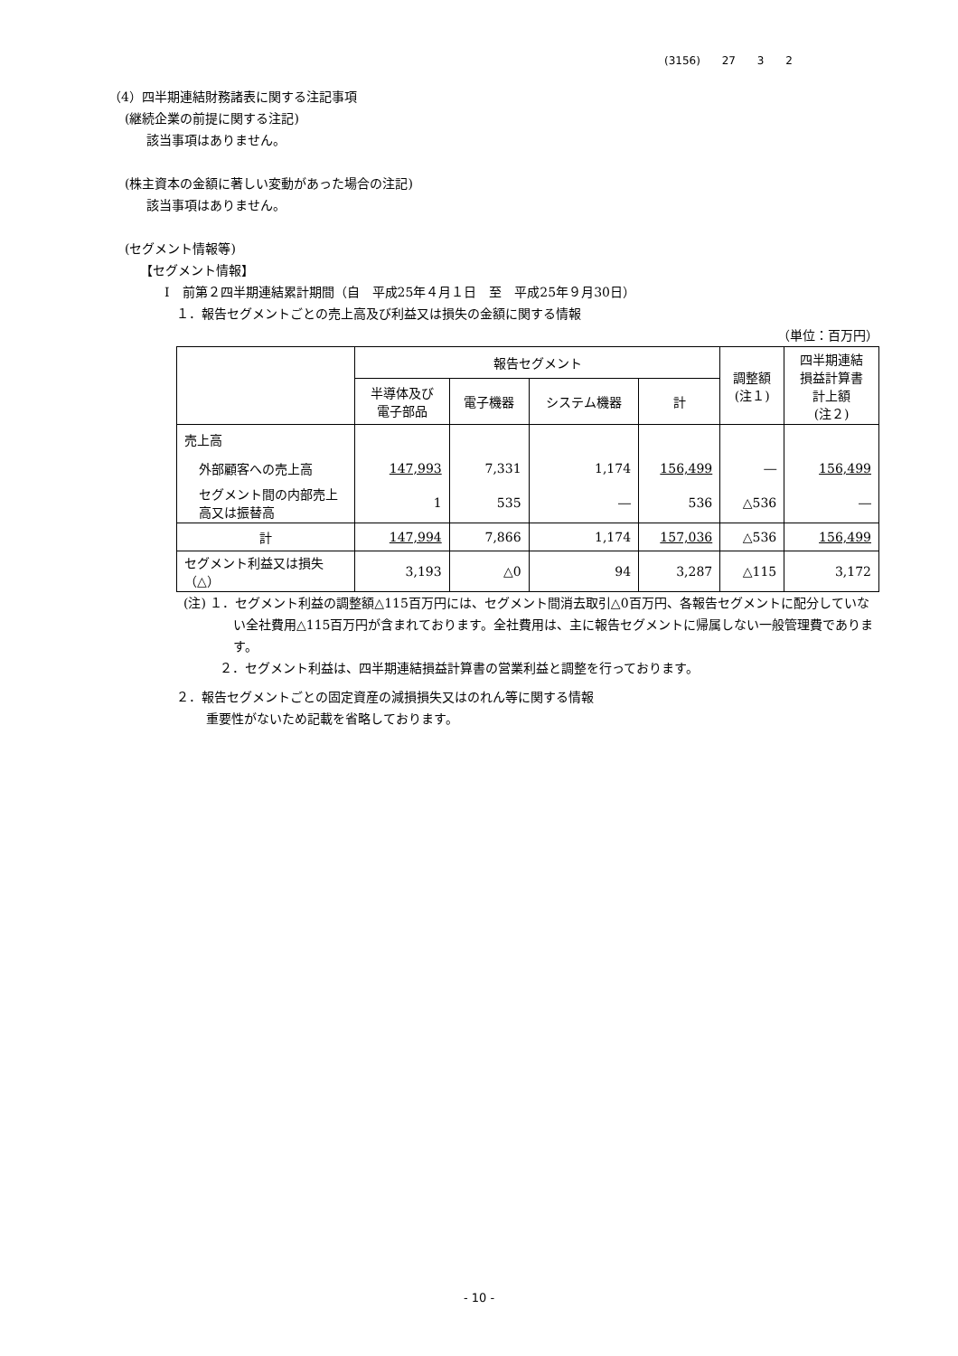(3156) 27 3 2
（4）四半期連結財務諸表に関する注記事項
(継続企業の前提に関する注記)
該当事項はありません。
(株主資本の金額に著しい変動があった場合の注記)
該当事項はありません。
(セグメント情報等)
【セグメント情報】
Ⅰ　前第２四半期連結累計期間（自　平成25年４月１日　至　平成25年９月30日）
１．報告セグメントごとの売上高及び利益又は損失の金額に関する情報
（単位：百万円）
| | 報告セグメント | | | | 調整額 (注１) | 四半期連結 損益計算書 計上額 (注２) |
| --- | --- | --- | --- | --- | --- | --- |
| | 半導体及び 電子部品 | 電子機器 | システム機器 | 計 | | |
| 売上高 | | | | | | |
| 外部顧客への売上高 | 147,993 | 7,331 | 1,174 | 156,499 | ― | 156,499 |
| セグメント間の内部売上高又は振替高 | 1 | 535 | ― | 536 | △536 | ― |
| 計 | 147,994 | 7,866 | 1,174 | 157,036 | △536 | 156,499 |
| セグメント利益又は損失（△） | 3,193 | △0 | 94 | 3,287 | △115 | 3,172 |
(注) １．セグメント利益の調整額△115百万円には、セグメント間消去取引△0百万円、各報告セグメントに配分していない全社費用△115百万円が含まれております。全社費用は、主に報告セグメントに帰属しない一般管理費であります。
２．セグメント利益は、四半期連結損益計算書の営業利益と調整を行っております。
２．報告セグメントごとの固定資産の減損損失又はのれん等に関する情報
重要性がないため記載を省略しております。
- 10 -